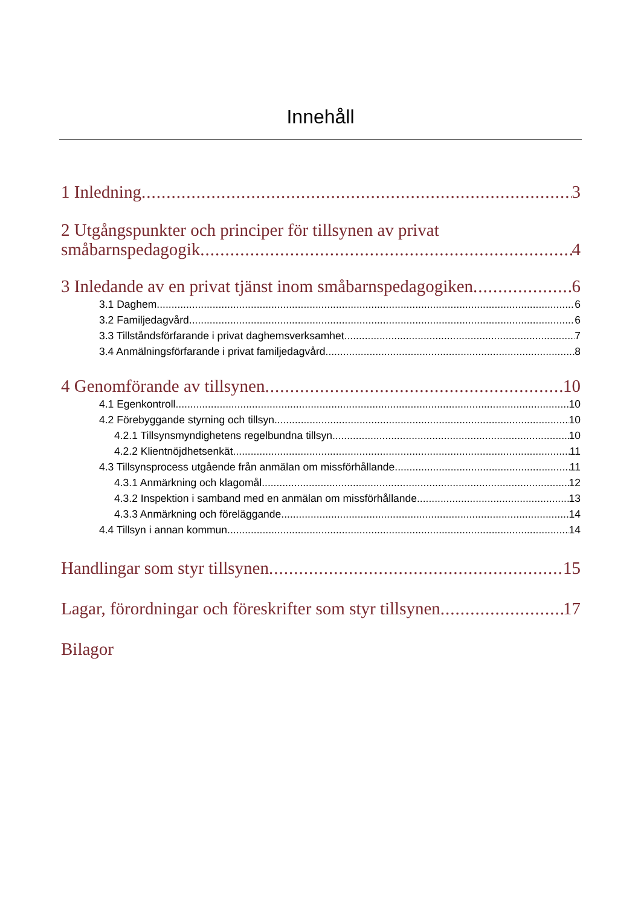Innehåll
1 Inledning 3
2 Utgångspunkter och principer för tillsynen av privat
småbarnspedagogik 4
3 Inledande av en privat tjänst inom småbarnspedagogiken 6
3.1 Daghem 6
3.2 Familjedagvård 6
3.3 Tillståndsförfarande i privat daghemsverksamhet 7
3.4 Anmälningsförfarande i privat familjedagvård 8
4 Genomförande av tillsynen 10
4.1 Egenkontroll 10
4.2 Förebyggande styrning och tillsyn 10
4.2.1 Tillsynsmyndighetens regelbundna tillsyn 10
4.2.2 Klientnöjdhetsenkät 11
4.3 Tillsynsprocess utgående från anmälan om missförhållande 11
4.3.1 Anmärkning och klagomål 12
4.3.2 Inspektion i samband med en anmälan om missförhållande 13
4.3.3 Anmärkning och föreläggande 14
4.4 Tillsyn i annan kommun 14
Handlingar som styr tillsynen 15
Lagar, förordningar och föreskrifter som styr tillsynen 17
Bilagor